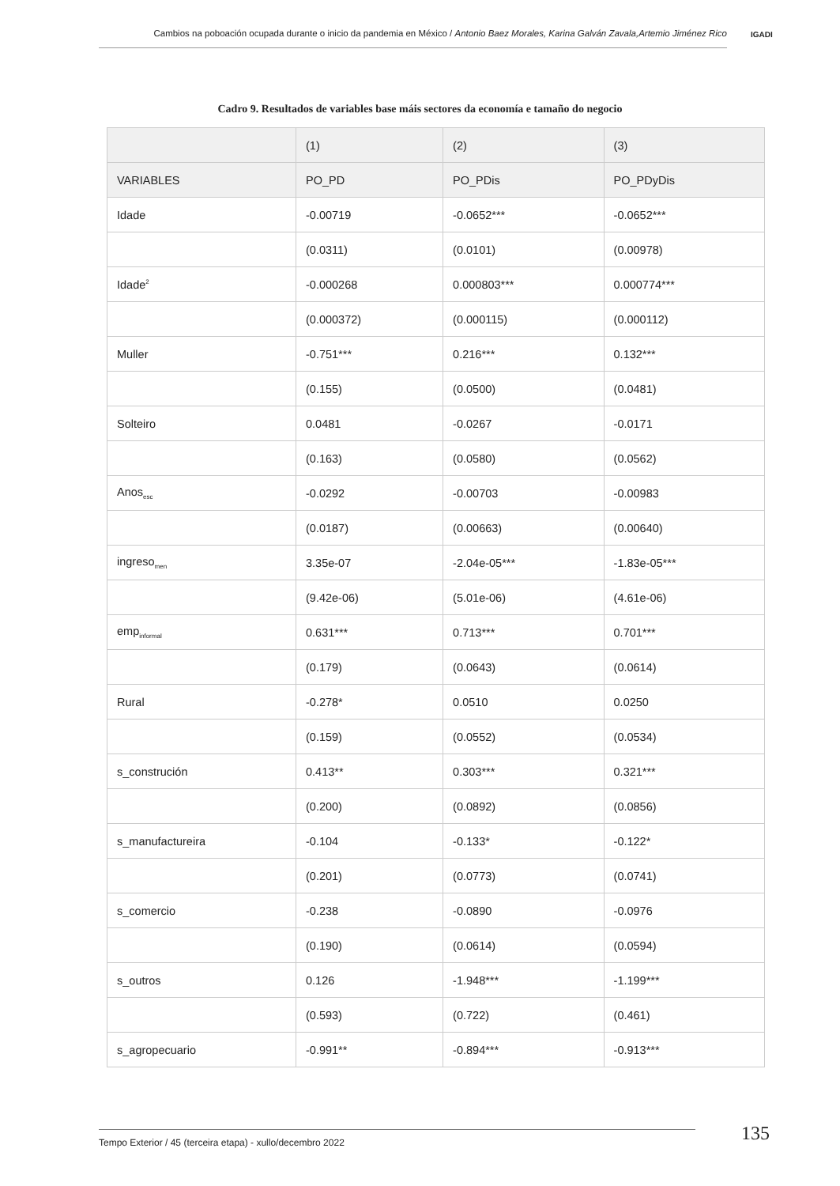Cambios na poboación ocupada durante o inicio da pandemia en México / Antonio Baez Morales, Karina Galván Zavala,Artemio Jiménez Rico
IGADI
Cadro 9. Resultados de variables base máis sectores da economía e tamaño do negocio
| | (1) | (2) | (3) |
| --- | --- | --- | --- |
| VARIABLES | PO_PD | PO_PDis | PO_PDyDis |
| Idade | -0.00719 | -0.0652*** | -0.0652*** |
| | (0.0311) | (0.0101) | (0.00978) |
| Idade<sup>2</sup> | -0.000268 | 0.000803*** | 0.000774*** |
| | (0.000372) | (0.000115) | (0.000112) |
| Muller | -0.751*** | 0.216*** | 0.132*** |
| | (0.155) | (0.0500) | (0.0481) |
| Solteiro | 0.0481 | -0.0267 | -0.0171 |
| | (0.163) | (0.0580) | (0.0562) |
| Anos<sub>esc</sub> | -0.0292 | -0.00703 | -0.00983 |
| | (0.0187) | (0.00663) | (0.00640) |
| ingreso<sub>men</sub> | 3.35e-07 | -2.04e-05*** | -1.83e-05*** |
| | (9.42e-06) | (5.01e-06) | (4.61e-06) |
| emp<sub>informal</sub> | 0.631*** | 0.713*** | 0.701*** |
| | (0.179) | (0.0643) | (0.0614) |
| Rural | -0.278* | 0.0510 | 0.0250 |
| | (0.159) | (0.0552) | (0.0534) |
| s_construción | 0.413** | 0.303*** | 0.321*** |
| | (0.200) | (0.0892) | (0.0856) |
| s_manufactureira | -0.104 | -0.133* | -0.122* |
| | (0.201) | (0.0773) | (0.0741) |
| s_comercio | -0.238 | -0.0890 | -0.0976 |
| | (0.190) | (0.0614) | (0.0594) |
| s_outros | 0.126 | -1.948*** | -1.199*** |
| | (0.593) | (0.722) | (0.461) |
| s_agropecuario | -0.991** | -0.894*** | -0.913*** |
Tempo Exterior / 45 (terceira etapa) - xullo/decembro 2022 135